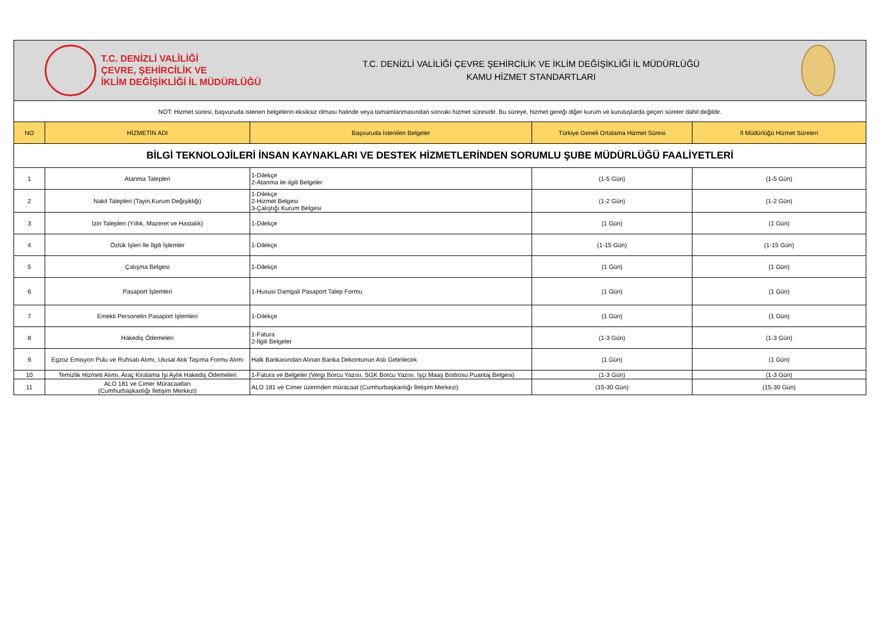| T.C. DENİZLİ VALİLİĞİ ÇEVRE, ŞEHİRCİLİK VE İKLİM DEĞİŞİKLİĞİ İL MÜDÜRLÜĞÜ T.C. DENİZLİ VALİLİĞİ ÇEVRE ŞEHİRCİLİK VE İKLİM DEĞİŞİKLİĞİ İL MÜDÜRLÜĞÜ KAMU HİZMET STANDARTLARI | | | | |
| NOT: Hizmet süresi, başvuruda istenen belgelerin eksiksiz olması halinde veya tamamlanmasından sonraki hizmet süresidir. Bu süreye, hizmet gereği diğer kurum ve kuruluşlarda geçen süreler dahil değildir. | | | | |
| NO | HİZMETİN ADI | Başvuruda İstenilen Belgeler | Türkiye Geneli Ortalama Hizmet Süresi | İl Müdürlüğü Hizmet Süreleri |
| BİLGİ TEKNOLOJİLERİ İNSAN KAYNAKLARI VE DESTEK HİZMETLERİNDEN SORUMLU ŞUBE MÜDÜRLÜĞÜ FAALİYETLERİ | | | | |
| 1 | Atanma Talepleri | 1-Dilekçe 2-Atanma ile ilgili Belgeler | (1-5 Gün) | (1-5 Gün) |
| 2 | Nakil Talepleri (Tayin,Kurum Değişikliği) | 1-Dilekçe 2-Hizmet Belgesi 3-Çalıştığı Kurum Belgesi | (1-2 Gün) | (1-2 Gün) |
| 3 | İzin Talepleri (Yıllık, Mazeret ve Hastalık) | 1-Dilekçe | (1 Gün) | (1 Gün) |
| 4 | Özlük İşleri İle İlgili İşlemler | 1-Dilekçe | (1-15 Gün) | (1-15 Gün) |
| 5 | Çalışma Belgesi | 1-Dilekçe | (1 Gün) | (1 Gün) |
| 6 | Pasaport İşlemleri | 1-Hususi Damgali Pasaport Talep Formu | (1 Gün) | (1 Gün) |
| 7 | Emekli Personelin Pasaport İşlemleri | 1-Dilekçe | (1 Gün) | (1 Gün) |
| 8 | Hakediş Ödemeleri | 1-Fatura 2-İlgili Belgeler | (1-3 Gün) | (1-3 Gün) |
| 9 | Egzoz Emisyon Pulu ve Ruhsatı Alımı, Ulusal Atık Taşıma Formu Alımı | Halk Bankasından Alınan Banka Dekontunun Aslı Getirilecek | (1 Gün) | (1 Gün) |
| 10 | Temizlik Hizmeti Alımı, Araç Kiralama İşi Aylık Hakediş Ödemeleri | 1-Fatura ve Belgeler (Vergi Borcu Yazısı, SGK Borcu Yazısı, İşçi Maaş Bodrosu Puantaj Belgesi) | (1-3 Gün) | (1-3 Gün) |
| 11 | ALO 181 ve Cimer Müracaatları (Cumhurbaşkanlığı İletişim Merkezi) | ALO 181 ve Cimer üzerinden müracaat (Cumhurbaşkanlığı İletişim Merkezi) | (15-30 Gün) | (15-30 Gün) |